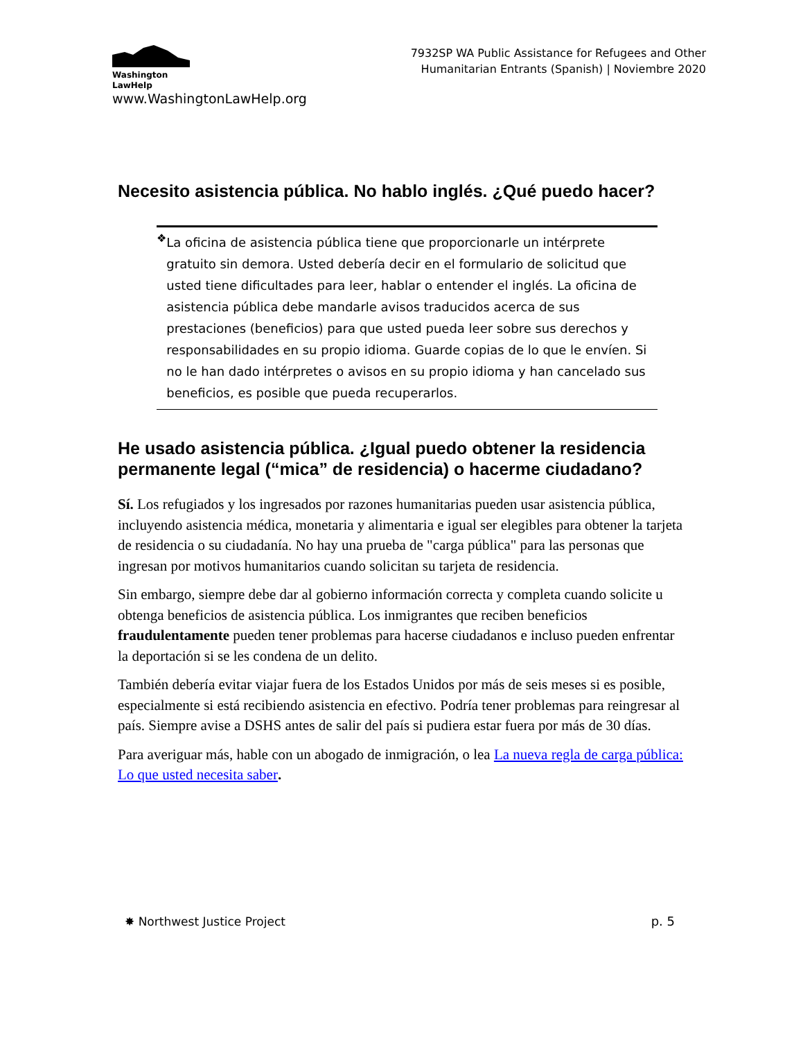Washington
LawHelp
www.WashingtonLawHelp.org
7932SP WA Public Assistance for Refugees and Other
Humanitarian Entrants (Spanish) | Noviembre 2020
Necesito asistencia pública. No hablo inglés. ¿Qué puedo hacer?
❖
La oficina de asistencia pública tiene que proporcionarle un intérprete gratuito sin demora. Usted debería decir en el formulario de solicitud que usted tiene dificultades para leer, hablar o entender el inglés. La oficina de asistencia pública debe mandarle avisos traducidos acerca de sus prestaciones (beneficios) para que usted pueda leer sobre sus derechos y responsabilidades en su propio idioma. Guarde copias de lo que le envíen. Si no le han dado intérpretes o avisos en su propio idioma y han cancelado sus beneficios, es posible que pueda recuperarlos.
He usado asistencia pública. ¿Igual puedo obtener la residencia permanente legal (“mica” de residencia) o hacerme ciudadano?
Sí. Los refugiados y los ingresados por razones humanitarias pueden usar asistencia pública, incluyendo asistencia médica, monetaria y alimentaria e igual ser elegibles para obtener la tarjeta de residencia o su ciudadanía. No hay una prueba de "carga pública" para las personas que ingresan por motivos humanitarios cuando solicitan su tarjeta de residencia.
Sin embargo, siempre debe dar al gobierno información correcta y completa cuando solicite u obtenga beneficios de asistencia pública. Los inmigrantes que reciben beneficios fraudulentamente pueden tener problemas para hacerse ciudadanos e incluso pueden enfrentar la deportación si se les condena de un delito.
También debería evitar viajar fuera de los Estados Unidos por más de seis meses si es posible, especialmente si está recibiendo asistencia en efectivo. Podría tener problemas para reingresar al país. Siempre avise a DSHS antes de salir del país si pudiera estar fuera por más de 30 días.
Para averiguar más, hable con un abogado de inmigración, o lea La nueva regla de carga pública: Lo que usted necesita saber.
✸ Northwest Justice Project p. 5